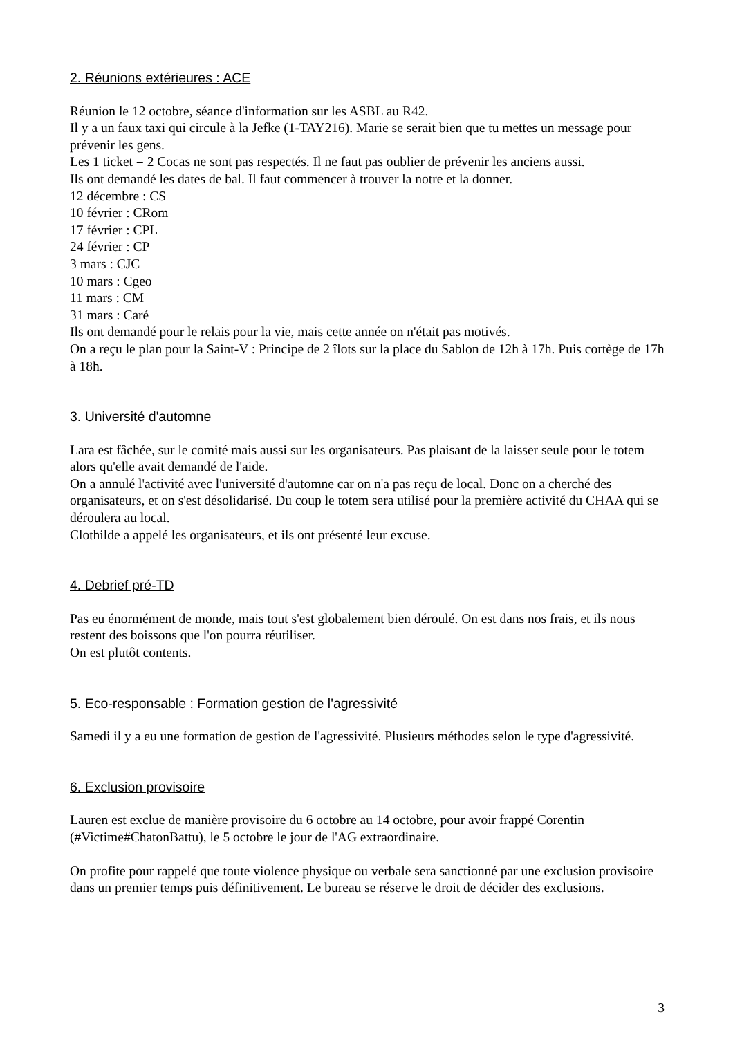2. Réunions extérieures : ACE
Réunion le 12 octobre, séance d'information sur les ASBL au R42.
Il y a un faux taxi qui circule à la Jefke (1-TAY216). Marie se serait bien que tu mettes un message pour prévenir les gens.
Les 1 ticket = 2 Cocas ne sont pas respectés. Il ne faut pas oublier de prévenir les anciens aussi.
Ils ont demandé les dates de bal. Il faut commencer à trouver la notre et la donner.
12 décembre : CS
10 février : CRom
17 février : CPL
24 février : CP
3 mars : CJC
10 mars : Cgeo
11 mars : CM
31 mars : Caré
Ils ont demandé pour le relais pour la vie, mais cette année on n'était pas motivés.
On a reçu le plan pour la Saint-V : Principe de 2 îlots sur la place du Sablon de 12h à 17h. Puis cortège de 17h à 18h.
3. Université d'automne
Lara est fâchée, sur le comité mais aussi sur les organisateurs. Pas plaisant de la laisser seule pour le totem alors qu'elle avait demandé de l'aide.
On a annulé l'activité avec l'université d'automne car on n'a pas reçu de local. Donc on a cherché des organisateurs, et on s'est désolidarisé. Du coup le totem sera utilisé pour la première activité du CHAA qui se déroulera au local.
Clothilde a appelé les organisateurs, et ils ont présenté leur excuse.
4. Debrief pré-TD
Pas eu énormément de monde, mais tout s'est globalement bien déroulé. On est dans nos frais, et ils nous restent des boissons que l'on pourra réutiliser.
On est plutôt contents.
5. Eco-responsable : Formation gestion de l'agressivité
Samedi il y a eu une formation de gestion de l'agressivité. Plusieurs méthodes selon le type d'agressivité.
6. Exclusion provisoire
Lauren est exclue de manière provisoire du 6 octobre au 14 octobre, pour avoir frappé Corentin (#Victime#ChatonBattu), le 5 octobre le jour de l'AG extraordinaire.
On profite pour rappelé que toute violence physique ou verbale sera sanctionné par une exclusion provisoire dans un premier temps puis définitivement. Le bureau se réserve le droit de décider des exclusions.
3